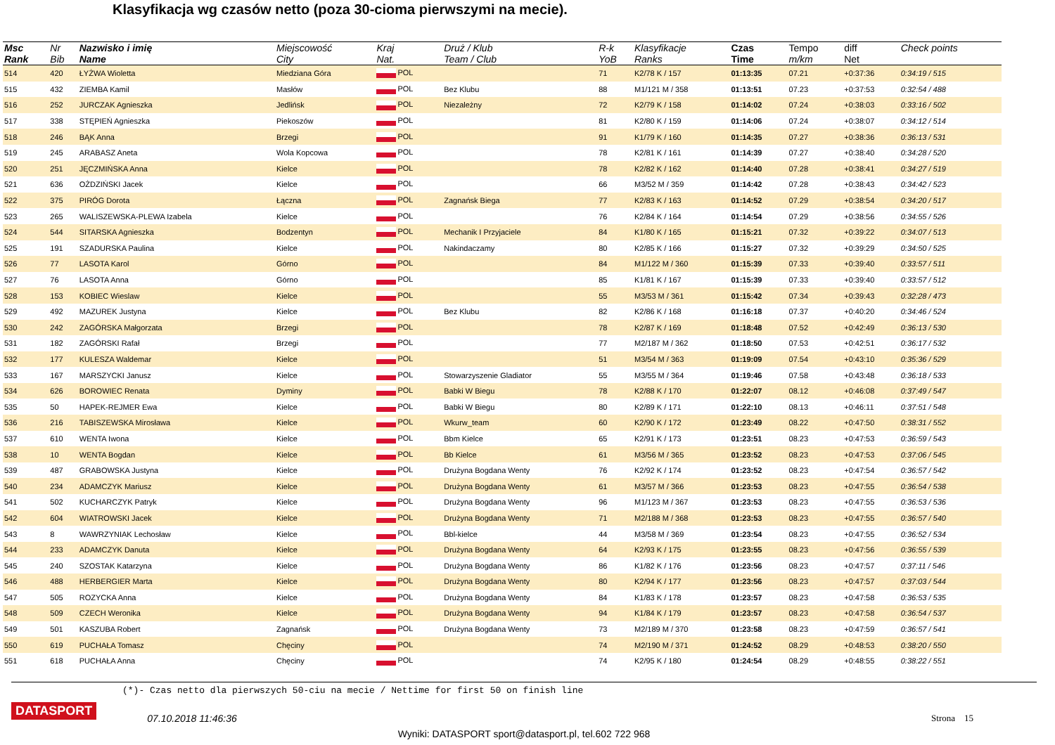Klasyfikacja wg czasów netto (poza 30-cioma pierwszymi na mecie).
| Msc Rank | Nr Bib | Nazwisko i imię Name | Miejscowość City | Kraj Nat. | Druż / Klub Team / Club | R-k YoB | Klasyfikacje Ranks | Czas Time | Tempo m/km | diff Net | Check points |
| --- | --- | --- | --- | --- | --- | --- | --- | --- | --- | --- | --- |
| 514 | 420 | ŁYŻWA Wioletta | Miedziana Góra | POL | | 71 | K2/78 K / 157 | 01:13:35 | 07.21 | +0:37:36 | 0:34:19 / 515 |
| 515 | 432 | ZIEMBA Kamil | Masłów | POL | Bez Klubu | 88 | M1/121 M / 358 | 01:13:51 | 07.23 | +0:37:53 | 0:32:54 / 488 |
| 516 | 252 | JURCZAK Agnieszka | Jedlińsk | POL | Niezależny | 72 | K2/79 K / 158 | 01:14:02 | 07.24 | +0:38:03 | 0:33:16 / 502 |
| 517 | 338 | STĘPIEŃ Agnieszka | Piekoszów | POL | | 81 | K2/80 K / 159 | 01:14:06 | 07.24 | +0:38:07 | 0:34:12 / 514 |
| 518 | 246 | BĄK Anna | Brzegi | POL | | 91 | K1/79 K / 160 | 01:14:35 | 07.27 | +0:38:36 | 0:36:13 / 531 |
| 519 | 245 | ARABASZ Aneta | Wola Kopcowa | POL | | 78 | K2/81 K / 161 | 01:14:39 | 07.27 | +0:38:40 | 0:34:28 / 520 |
| 520 | 251 | JĘCZMIŃSKA Anna | Kielce | POL | | 78 | K2/82 K / 162 | 01:14:40 | 07.28 | +0:38:41 | 0:34:27 / 519 |
| 521 | 636 | OŻDZIŃSKI Jacek | Kielce | POL | | 66 | M3/52 M / 359 | 01:14:42 | 07.28 | +0:38:43 | 0:34:42 / 523 |
| 522 | 375 | PIRÓG Dorota | Łączna | POL | Zagnańsk Biega | 77 | K2/83 K / 163 | 01:14:52 | 07.29 | +0:38:54 | 0:34:20 / 517 |
| 523 | 265 | WALISZEWSKA-PLEWA Izabela | Kielce | POL | | 76 | K2/84 K / 164 | 01:14:54 | 07.29 | +0:38:56 | 0:34:55 / 526 |
| 524 | 544 | SITARSKA Agnieszka | Bodzentyn | POL | Mechanik I Przyjaciele | 84 | K1/80 K / 165 | 01:15:21 | 07.32 | +0:39:22 | 0:34:07 / 513 |
| 525 | 191 | SZADURSKA Paulina | Kielce | POL | Nakindaczamy | 80 | K2/85 K / 166 | 01:15:27 | 07.32 | +0:39:29 | 0:34:50 / 525 |
| 526 | 77 | LASOTA Karol | Górno | POL | | 84 | M1/122 M / 360 | 01:15:39 | 07.33 | +0:39:40 | 0:33:57 / 511 |
| 527 | 76 | LASOTA Anna | Górno | POL | | 85 | K1/81 K / 167 | 01:15:39 | 07.33 | +0:39:40 | 0:33:57 / 512 |
| 528 | 153 | KOBIEC Wieslaw | Kielce | POL | | 55 | M3/53 M / 361 | 01:15:42 | 07.34 | +0:39:43 | 0:32:28 / 473 |
| 529 | 492 | MAZUREK Justyna | Kielce | POL | Bez Klubu | 82 | K2/86 K / 168 | 01:16:18 | 07.37 | +0:40:20 | 0:34:46 / 524 |
| 530 | 242 | ZAGÓRSKA Małgorzata | Brzegi | POL | | 78 | K2/87 K / 169 | 01:18:48 | 07.52 | +0:42:49 | 0:36:13 / 530 |
| 531 | 182 | ZAGÓRSKI Rafał | Brzegi | POL | | 77 | M2/187 M / 362 | 01:18:50 | 07.53 | +0:42:51 | 0:36:17 / 532 |
| 532 | 177 | KULESZA Waldemar | Kielce | POL | | 51 | M3/54 M / 363 | 01:19:09 | 07.54 | +0:43:10 | 0:35:36 / 529 |
| 533 | 167 | MARSZYCKI Janusz | Kielce | POL | Stowarzyszenie Gladiator | 55 | M3/55 M / 364 | 01:19:46 | 07.58 | +0:43:48 | 0:36:18 / 533 |
| 534 | 626 | BOROWIEC Renata | Dyminy | POL | Babki W Biegu | 78 | K2/88 K / 170 | 01:22:07 | 08.12 | +0:46:08 | 0:37:49 / 547 |
| 535 | 50 | HAPEK-REJMER Ewa | Kielce | POL | Babki W Biegu | 80 | K2/89 K / 171 | 01:22:10 | 08.13 | +0:46:11 | 0:37:51 / 548 |
| 536 | 216 | TABISZEWSKA Mirosława | Kielce | POL | Wkurw_team | 60 | K2/90 K / 172 | 01:23:49 | 08.22 | +0:47:50 | 0:38:31 / 552 |
| 537 | 610 | WENTA Iwona | Kielce | POL | Bbm Kielce | 65 | K2/91 K / 173 | 01:23:51 | 08.23 | +0:47:53 | 0:36:59 / 543 |
| 538 | 10 | WENTA Bogdan | Kielce | POL | Bb Kielce | 61 | M3/56 M / 365 | 01:23:52 | 08.23 | +0:47:53 | 0:37:06 / 545 |
| 539 | 487 | GRABOWSKA Justyna | Kielce | POL | Drużyna Bogdana Wenty | 76 | K2/92 K / 174 | 01:23:52 | 08.23 | +0:47:54 | 0:36:57 / 542 |
| 540 | 234 | ADAMCZYK Mariusz | Kielce | POL | Drużyna Bogdana Wenty | 61 | M3/57 M / 366 | 01:23:53 | 08.23 | +0:47:55 | 0:36:54 / 538 |
| 541 | 502 | KUCHARCZYK Patryk | Kielce | POL | Drużyna Bogdana Wenty | 96 | M1/123 M / 367 | 01:23:53 | 08.23 | +0:47:55 | 0:36:53 / 536 |
| 542 | 604 | WIATROWSKI Jacek | Kielce | POL | Drużyna Bogdana Wenty | 71 | M2/188 M / 368 | 01:23:53 | 08.23 | +0:47:55 | 0:36:57 / 540 |
| 543 | 8 | WAWRZYNIAK Lechosław | Kielce | POL | Bbl-kielce | 44 | M3/58 M / 369 | 01:23:54 | 08.23 | +0:47:55 | 0:36:52 / 534 |
| 544 | 233 | ADAMCZYK Danuta | Kielce | POL | Drużyna Bogdana Wenty | 64 | K2/93 K / 175 | 01:23:55 | 08.23 | +0:47:56 | 0:36:55 / 539 |
| 545 | 240 | SZOSTAK Katarzyna | Kielce | POL | Drużyna Bogdana Wenty | 86 | K1/82 K / 176 | 01:23:56 | 08.23 | +0:47:57 | 0:37:11 / 546 |
| 546 | 488 | HERBERGIER Marta | Kielce | POL | Drużyna Bogdana Wenty | 80 | K2/94 K / 177 | 01:23:56 | 08.23 | +0:47:57 | 0:37:03 / 544 |
| 547 | 505 | ROZYCKA Anna | Kielce | POL | Drużyna Bogdana Wenty | 84 | K1/83 K / 178 | 01:23:57 | 08.23 | +0:47:58 | 0:36:53 / 535 |
| 548 | 509 | CZECH Weronika | Kielce | POL | Drużyna Bogdana Wenty | 94 | K1/84 K / 179 | 01:23:57 | 08.23 | +0:47:58 | 0:36:54 / 537 |
| 549 | 501 | KASZUBA Robert | Zagnańsk | POL | Drużyna Bogdana Wenty | 73 | M2/189 M / 370 | 01:23:58 | 08.23 | +0:47:59 | 0:36:57 / 541 |
| 550 | 619 | PUCHAŁA Tomasz | Chęciny | POL | | 74 | M2/190 M / 371 | 01:24:52 | 08.29 | +0:48:53 | 0:38:20 / 550 |
| 551 | 618 | PUCHAŁA Anna | Chęciny | POL | | 74 | K2/95 K / 180 | 01:24:54 | 08.29 | +0:48:55 | 0:38:22 / 551 |
(*)- Czas netto dla pierwszych 50-ciu na mecie / Nettime for first 50 on finish line
DATASPORT 07.10.2018 11:46:36 Strona 15
Wyniki: DATASPORT sport@datasport.pl, tel.602 722 968